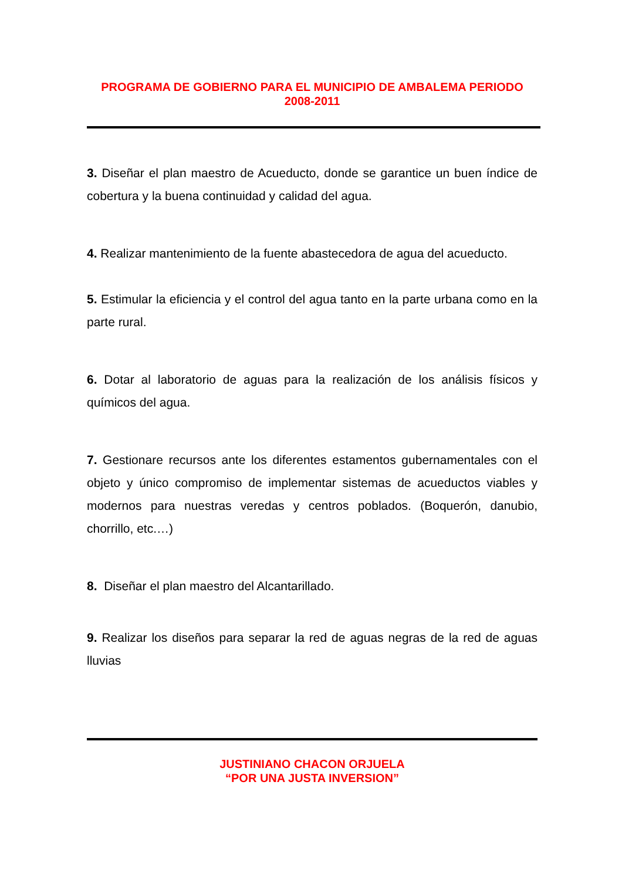PROGRAMA DE GOBIERNO PARA EL MUNICIPIO DE AMBALEMA PERIODO
2008-2011
3. Diseñar el plan maestro de Acueducto, donde se garantice un buen índice de cobertura y la buena continuidad y calidad del agua.
4. Realizar mantenimiento de la fuente abastecedora de agua del acueducto.
5. Estimular la eficiencia y el control del agua tanto en la parte urbana como en la parte rural.
6. Dotar al laboratorio de aguas para la realización de los análisis físicos y químicos del agua.
7. Gestionare recursos ante los diferentes estamentos gubernamentales con el objeto y único compromiso de implementar sistemas de acueductos viables y modernos para nuestras veredas y centros poblados. (Boquerón, danubio, chorrillo, etc.…)
8. Diseñar el plan maestro del Alcantarillado.
9. Realizar los diseños para separar la red de aguas negras de la red de aguas lluvias
JUSTINIANO CHACON ORJUELA
“POR UNA JUSTA INVERSION”